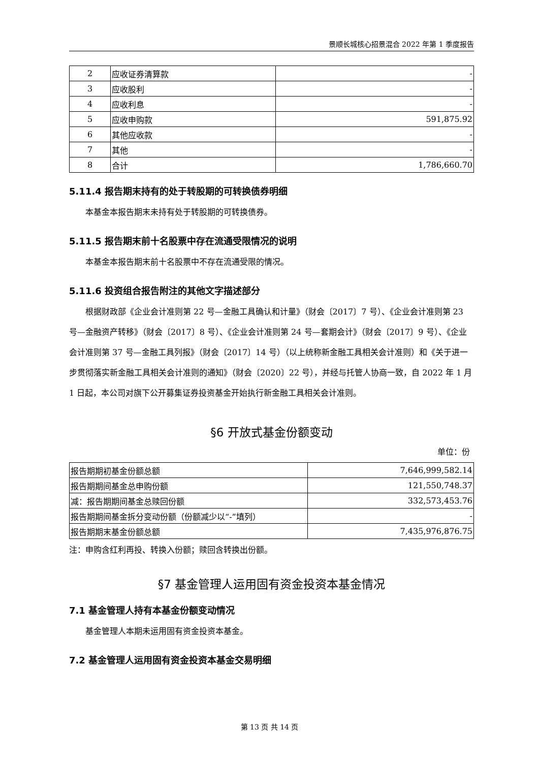景顺长城核心招景混合 2022 年第 1 季度报告
| 2 | 应收证券清算款 | - |
| 3 | 应收股利 | - |
| 4 | 应收利息 | - |
| 5 | 应收申购款 | 591,875.92 |
| 6 | 其他应收款 | - |
| 7 | 其他 | - |
| 8 | 合计 | 1,786,660.70 |
5.11.4 报告期末持有的处于转股期的可转换债券明细
本基金本报告期末未持有处于转股期的可转换债券。
5.11.5 报告期末前十名股票中存在流通受限情况的说明
本基金本报告期末前十名股票中不存在流通受限的情况。
5.11.6 投资组合报告附注的其他文字描述部分
根据财政部《企业会计准则第 22 号—金融工具确认和计量》（财会〔2017〕7 号）、《企业会计准则第 23 号—金融资产转移》（财会〔2017〕8 号）、《企业会计准则第 24 号—套期会计》（财会〔2017〕9 号）、《企业会计准则第 37 号—金融工具列报》（财会〔2017〕14 号）（以上统称新金融工具相关会计准则）和《关于进一步贯彻落实新金融工具相关会计准则的通知》（财会〔2020〕22 号），并经与托管人协商一致，自 2022 年 1 月 1 日起，本公司对旗下公开募集证券投资基金开始执行新金融工具相关会计准则。
§6 开放式基金份额变动
单位：份
| 报告期期初基金份额总额 | 7,646,999,582.14 |
| 报告期期间基金总申购份额 | 121,550,748.37 |
| 减：报告期期间基金总赎回份额 | 332,573,453.76 |
| 报告期期间基金拆分变动份额（份额减少以“-”填列） | - |
| 报告期期末基金份额总额 | 7,435,976,876.75 |
注：申购含红利再投、转换入份额；赎回含转换出份额。
§7 基金管理人运用固有资金投资本基金情况
7.1 基金管理人持有本基金份额变动情况
基金管理人本期未运用固有资金投资本基金。
7.2 基金管理人运用固有资金投资本基金交易明细
第 13 页 共 14 页